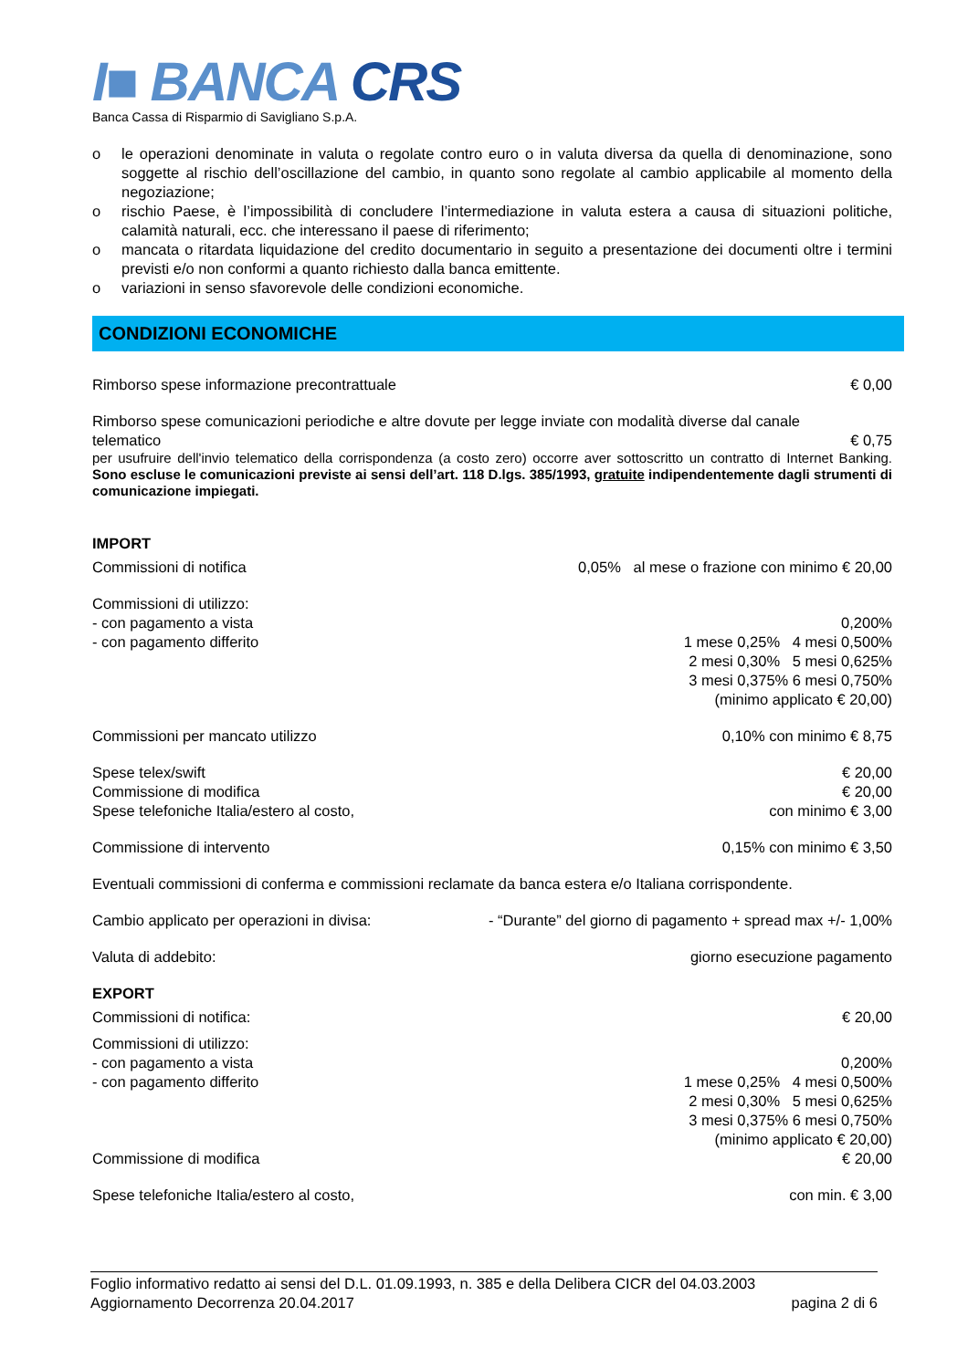I■ BANCA CRS
Banca Cassa di Risparmio di Savigliano S.p.A.
o le operazioni denominate in valuta o regolate contro euro o in valuta diversa da quella di denominazione, sono soggette al rischio dell’oscillazione del cambio, in quanto sono regolate al cambio applicabile al momento della negoziazione;
o rischio Paese, è l’impossibilità di concludere l’intermediazione in valuta estera a causa di situazioni politiche, calamità naturali, ecc. che interessano il paese di riferimento;
o mancata o ritardata liquidazione del credito documentario in seguito a presentazione dei documenti oltre i termini previsti e/o non conformi a quanto richiesto dalla banca emittente.
o variazioni in senso sfavorevole delle condizioni economiche.
CONDIZIONI ECONOMICHE
Rimborso spese informazione precontrattuale € 0,00
Rimborso spese comunicazioni periodiche e altre dovute per legge inviate con modalità diverse dal canale
telematico € 0,75
per usufruire dell'invio telematico della corrispondenza (a costo zero) occorre aver sottoscritto un contratto di Internet Banking. Sono escluse le comunicazioni previste ai sensi dell’art. 118 D.lgs. 385/1993, gratuite indipendentemente dagli strumenti di comunicazione impiegati.
IMPORT
Commissioni di notifica 0,05% al mese o frazione con minimo € 20,00
Commissioni di utilizzo:
- con pagamento a vista 0,200%
- con pagamento differito 1 mese 0,25% 4 mesi 0,500%
2 mesi 0,30% 5 mesi 0,625%
3 mesi 0,375% 6 mesi 0,750%
(minimo applicato € 20,00)
Commissioni per mancato utilizzo 0,10% con minimo € 8,75
Spese telex/swift € 20,00
Commissione di modifica € 20,00
Spese telefoniche Italia/estero al costo, con minimo € 3,00
Commissione di intervento 0,15% con minimo € 3,50
Eventuali commissioni di conferma e commissioni reclamate da banca estera e/o Italiana corrispondente.
Cambio applicato per operazioni in divisa: - “Durante” del giorno di pagamento + spread max +/- 1,00%
Valuta di addebito: giorno esecuzione pagamento
EXPORT
Commissioni di notifica: € 20,00
Commissioni di utilizzo:
- con pagamento a vista 0,200%
- con pagamento differito 1 mese 0,25% 4 mesi 0,500%
2 mesi 0,30% 5 mesi 0,625%
3 mesi 0,375% 6 mesi 0,750%
(minimo applicato € 20,00)
Commissione di modifica € 20,00
Spese telefoniche Italia/estero al costo, con min. € 3,00
Foglio informativo redatto ai sensi del D.L. 01.09.1993, n. 385 e della Delibera CICR del 04.03.2003
Aggiornamento Decorrenza 20.04.2017 pagina 2 di 6